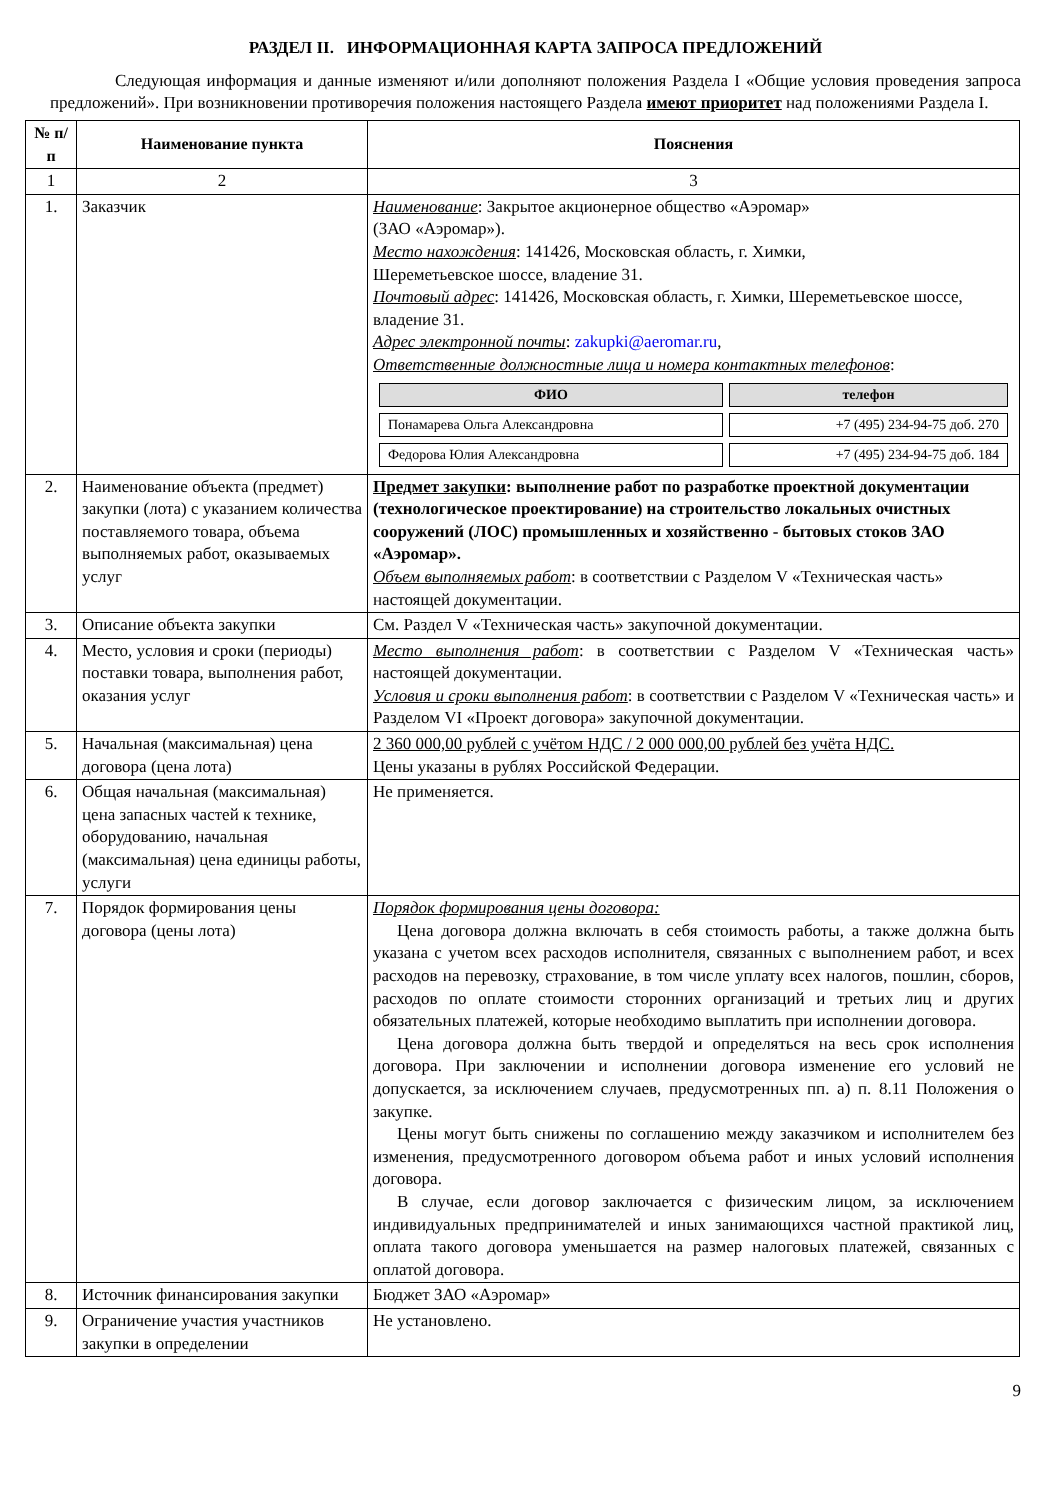РАЗДЕЛ II. ИНФОРМАЦИОННАЯ КАРТА ЗАПРОСА ПРЕДЛОЖЕНИЙ
Следующая информация и данные изменяют и/или дополняют положения Раздела I «Общие условия проведения запроса предложений». При возникновении противоречия положения настоящего Раздела имеют приоритет над положениями Раздела I.
| № п/п | Наименование пункта | Пояснения |
| --- | --- | --- |
| 1 | 2 | 3 |
| 1. | Заказчик | Наименование : Закрытое акционерное общество «Аэромар» (ЗАО «Аэромар»). Место нахождения : 141426, Московская область, г. Химки, Шереметьевское шоссе, владение 31. Почтовый адрес : 141426, Московская область, г. Химки, Шереметьевское шоссе, владение 31. Адрес электронной почты : zakupki@aeromar.ru , Ответственные должностные лица и номера контактных телефонов : / ФИО / телефон / / --- / --- / / Понамарева Ольга Александровна / +7 (495) 234-94-75 доб. 270 / / Федорова Юлия Александровна / +7 (495) 234-94-75 доб. 184 / |
| 2. | Наименование объекта (предмет) закупки (лота) с указанием количества поставляемого товара, объема выполняемых работ, оказываемых услуг | Предмет закупки : выполнение работ по разработке проектной документации (технологическое проектирование) на строительство локальных очистных сооружений (ЛОС) промышленных и хозяйственно - бытовых стоков ЗАО «Аэромар». Объем выполняемых работ : в соответствии с Разделом V «Техническая часть» настоящей документации. |
| 3. | Описание объекта закупки | См. Раздел V «Техническая часть» закупочной документации. |
| 4. | Место, условия и сроки (периоды) поставки товара, выполнения работ, оказания услуг | Место выполнения работ : в соответствии с Разделом V «Техническая часть» настоящей документации. Условия и сроки выполнения работ : в соответствии с Разделом V «Техническая часть» и Разделом VI «Проект договора» закупочной документации. |
| 5. | Начальная (максимальная) цена договора (цена лота) | 2 360 000,00 рублей с учётом НДС / 2 000 000,00 рублей без учёта НДС. Цены указаны в рублях Российской Федерации. |
| 6. | Общая начальная (максимальная) цена запасных частей к технике, оборудованию, начальная (максимальная) цена единицы работы, услуги | Не применяется. |
| 7. | Порядок формирования цены договора (цены лота) | Порядок формирования цены договора: Цена договора должна включать в себя стоимость работы, а также должна быть указана с учетом всех расходов исполнителя, связанных с выполнением работ, и всех расходов на перевозку, страхование, в том числе уплату всех налогов, пошлин, сборов, расходов по оплате стоимости сторонних организаций и третьих лиц и других обязательных платежей, которые необходимо выплатить при исполнении договора. Цена договора должна быть твердой и определяться на весь срок исполнения договора. При заключении и исполнении договора изменение его условий не допускается, за исключением случаев, предусмотренных пп. а) п. 8.11 Положения о закупке. Цены могут быть снижены по соглашению между заказчиком и исполнителем без изменения, предусмотренного договором объема работ и иных условий исполнения договора. В случае, если договор заключается с физическим лицом, за исключением индивидуальных предпринимателей и иных занимающихся частной практикой лиц, оплата такого договора уменьшается на размер налоговых платежей, связанных с оплатой договора. |
| 8. | Источник финансирования закупки | Бюджет ЗАО «Аэромар» |
| 9. | Ограничение участия участников закупки в определении | Не установлено. |
9